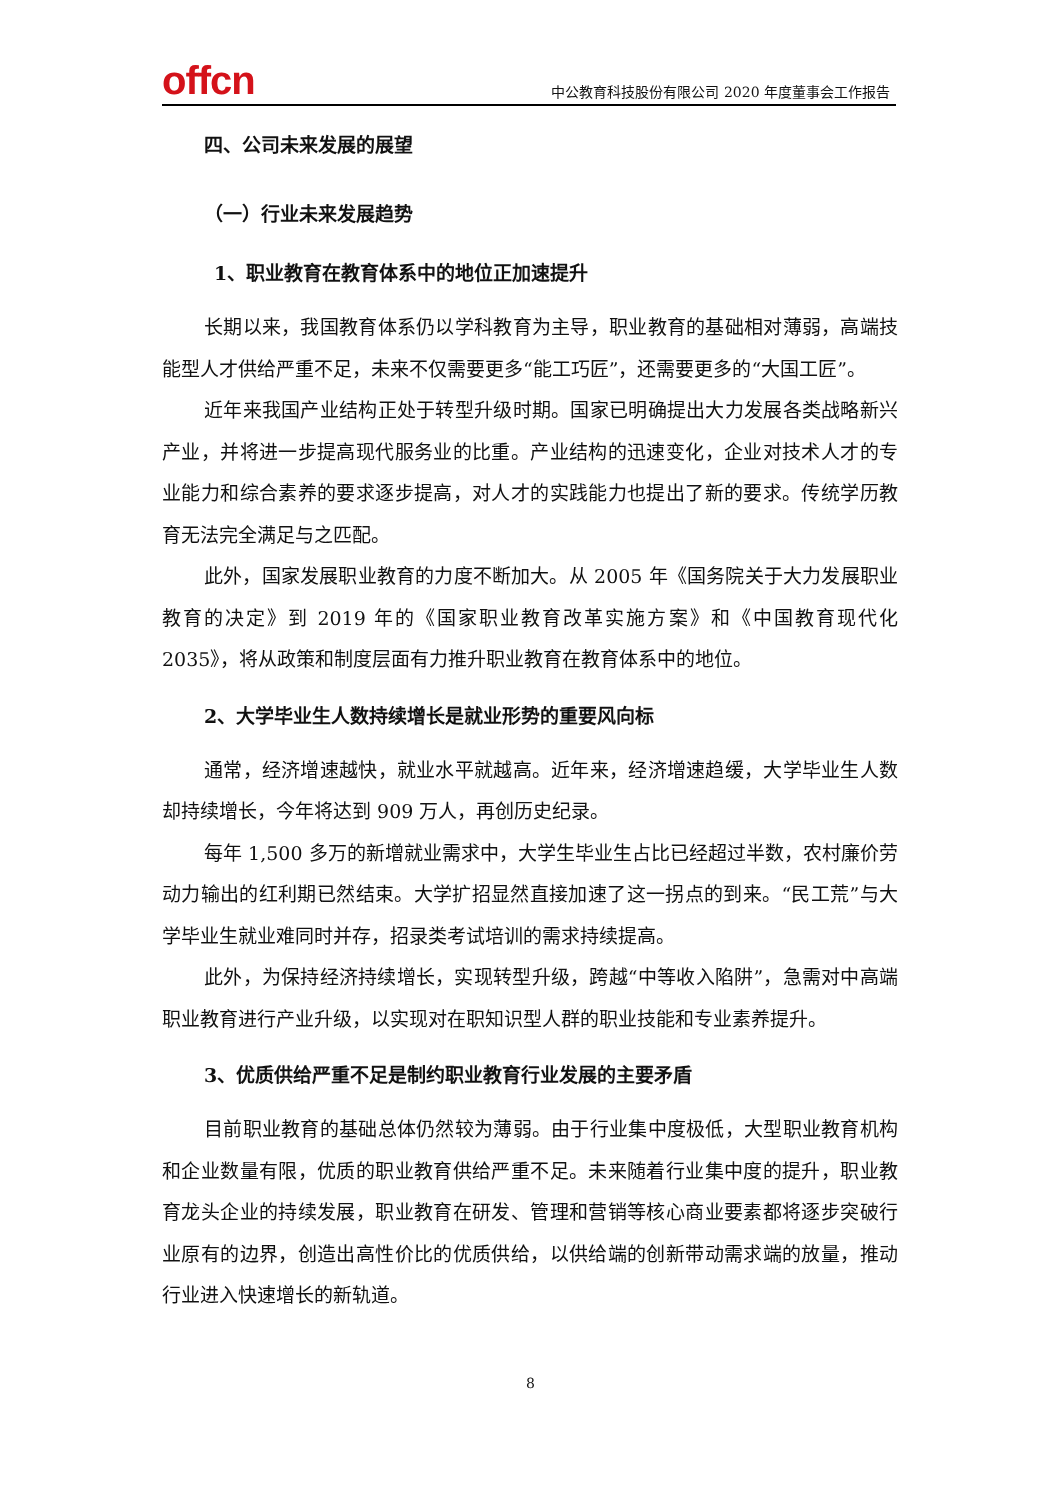offcn
中公教育科技股份有限公司 2020 年度董事会工作报告
四、公司未来发展的展望
（一）行业未来发展趋势
1、职业教育在教育体系中的地位正加速提升
长期以来，我国教育体系仍以学科教育为主导，职业教育的基础相对薄弱，高端技能型人才供给严重不足，未来不仅需要更多“能工巧匠”，还需要更多的“大国工匠”。
近年来我国产业结构正处于转型升级时期。国家已明确提出大力发展各类战略新兴产业，并将进一步提高现代服务业的比重。产业结构的迅速变化，企业对技术人才的专业能力和综合素养的要求逐步提高，对人才的实践能力也提出了新的要求。传统学历教育无法完全满足与之匹配。
此外，国家发展职业教育的力度不断加大。从 2005 年《国务院关于大力发展职业教育的决定》到 2019 年的《国家职业教育改革实施方案》和《中国教育现代化 2035》，将从政策和制度层面有力推升职业教育在教育体系中的地位。
2、大学毕业生人数持续增长是就业形势的重要风向标
通常，经济增速越快，就业水平就越高。近年来，经济增速趋缓，大学毕业生人数却持续增长，今年将达到 909 万人，再创历史纪录。
每年 1,500 多万的新增就业需求中，大学生毕业生占比已经超过半数，农村廉价劳动力输出的红利期已然结束。大学扩招显然直接加速了这一拐点的到来。“民工荒”与大学毕业生就业难同时并存，招录类考试培训的需求持续提高。
此外，为保持经济持续增长，实现转型升级，跨越“中等收入陷阱”，急需对中高端职业教育进行产业升级，以实现对在职知识型人群的职业技能和专业素养提升。
3、优质供给严重不足是制约职业教育行业发展的主要矛盾
目前职业教育的基础总体仍然较为薄弱。由于行业集中度极低，大型职业教育机构和企业数量有限，优质的职业教育供给严重不足。未来随着行业集中度的提升，职业教育龙头企业的持续发展，职业教育在研发、管理和营销等核心商业要素都将逐步突破行业原有的边界，创造出高性价比的优质供给，以供给端的创新带动需求端的放量，推动行业进入快速增长的新轨道。
8